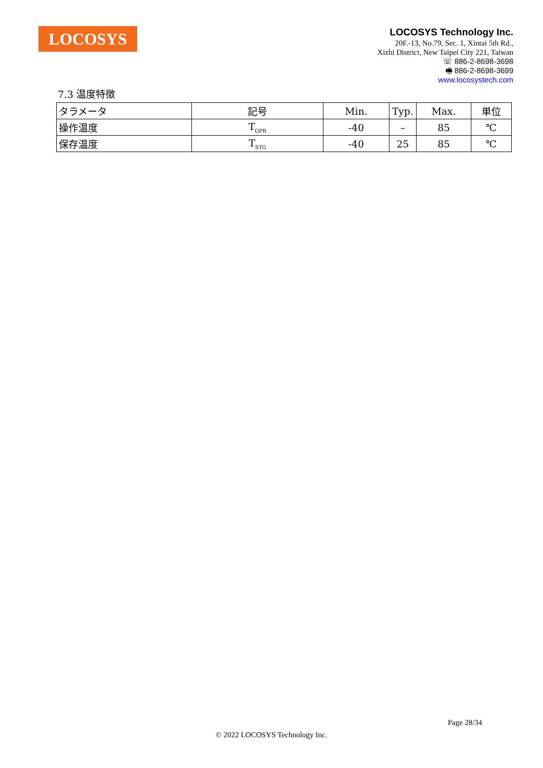LOCOSYS
LOCOSYS Technology Inc.
20F.-13, No.79, Sec. 1, Xintai 5th Rd.,
Xizhi District, New Taipei City 221, Taiwan
☏ 886-2-8698-3698
🖷 886-2-8698-3699
www.locosystech.com
7.3 温度特徴
| タラメータ | 記号 | Min. | Typ. | Max. | 単位 |
| --- | --- | --- | --- | --- | --- |
| 操作温度 | T<sub>OPR</sub> | -40 | – | 85 | ℃ |
| 保存温度 | T<sub>STG</sub> | -40 | 25 | 85 | ℃ |
Page 28/34
© 2022 LOCOSYS Technology Inc.